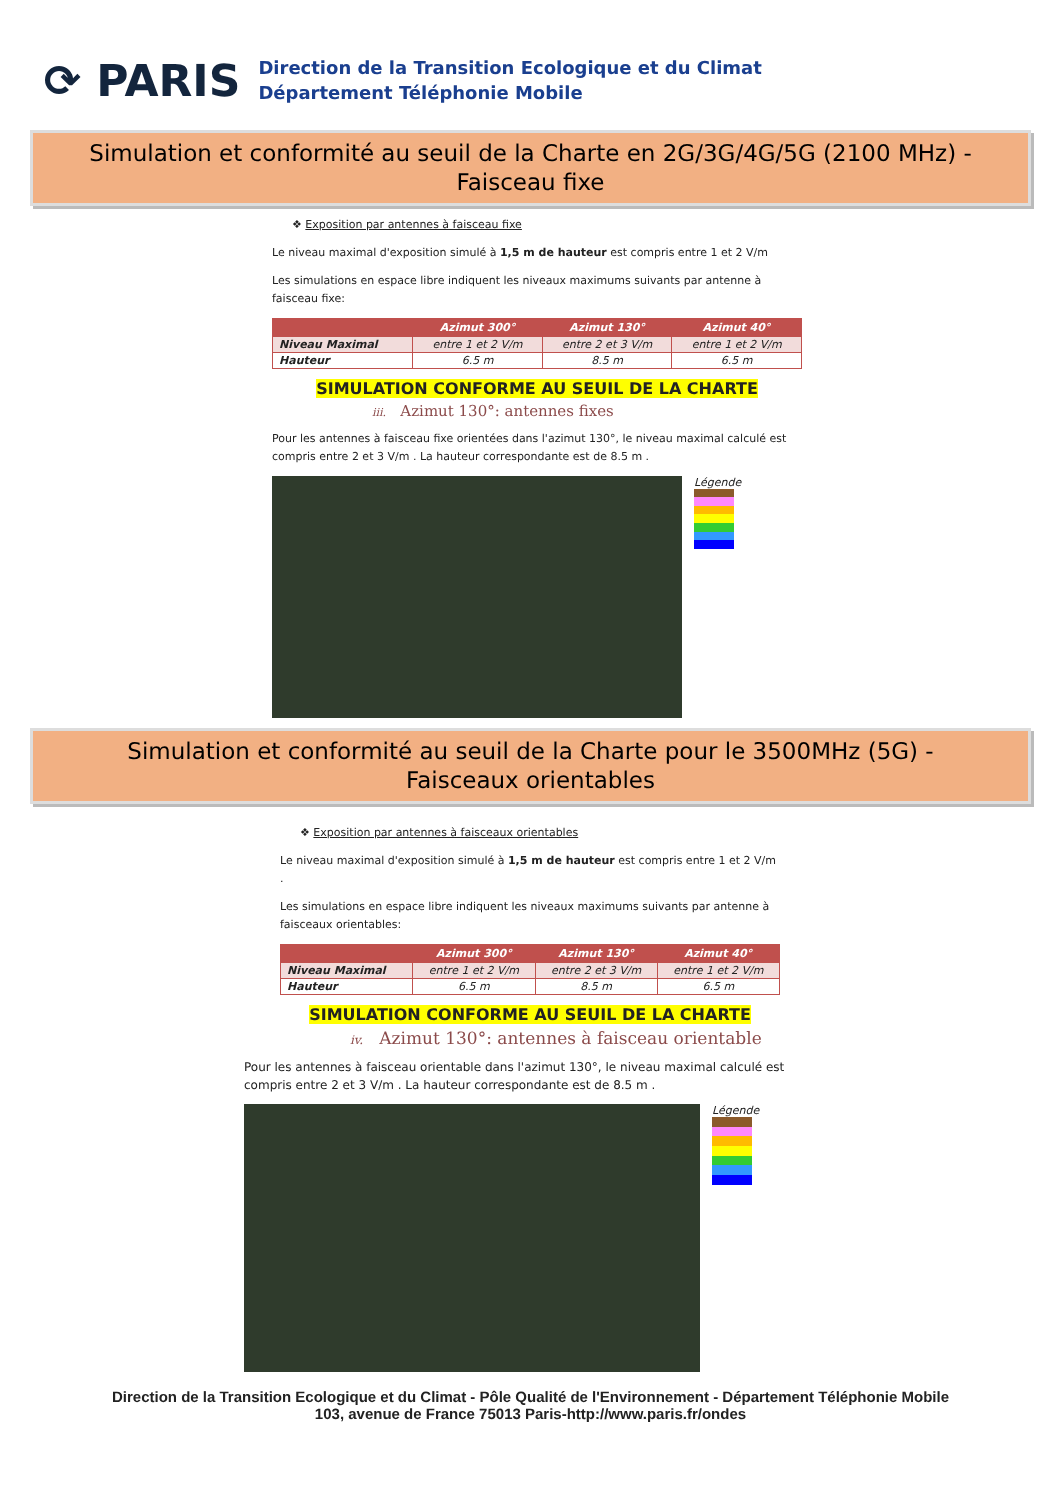⟳ PARIS
Direction de la Transition Ecologique et du Climat
Département Téléphonie Mobile
Simulation et conformité au seuil de la Charte en 2G/3G/4G/5G (2100 MHz) -
Faisceau fixe
❖ Exposition par antennes à faisceau fixe
Le niveau maximal d'exposition simulé à 1,5 m de hauteur est compris entre 1 et 2 V/m
Les simulations en espace libre indiquent les niveaux maximums suivants par antenne à faisceau fixe:
| | Azimut 300° | Azimut 130° | Azimut 40° |
| --- | --- | --- | --- |
| Niveau Maximal | entre 1 et 2 V/m | entre 2 et 3 V/m | entre 1 et 2 V/m |
| Hauteur | 6.5 m | 8.5 m | 6.5 m |
SIMULATION CONFORME AU SEUIL DE LA CHARTE
iii. Azimut 130°: antennes fixes
Pour les antennes à faisceau fixe orientées dans l'azimut 130°, le niveau maximal calculé est compris entre 2 et 3 V/m . La hauteur correspondante est de 8.5 m .
Légende
Simulation et conformité au seuil de la Charte pour le 3500MHz (5G) -
Faisceaux orientables
❖ Exposition par antennes à faisceaux orientables
Le niveau maximal d'exposition simulé à 1,5 m de hauteur est compris entre 1 et 2 V/m .
Les simulations en espace libre indiquent les niveaux maximums suivants par antenne à faisceaux orientables:
| | Azimut 300° | Azimut 130° | Azimut 40° |
| --- | --- | --- | --- |
| Niveau Maximal | entre 1 et 2 V/m | entre 2 et 3 V/m | entre 1 et 2 V/m |
| Hauteur | 6.5 m | 8.5 m | 6.5 m |
SIMULATION CONFORME AU SEUIL DE LA CHARTE
iv. Azimut 130°: antennes à faisceau orientable
Pour les antennes à faisceau orientable dans l'azimut 130°, le niveau maximal calculé est compris entre 2 et 3 V/m . La hauteur correspondante est de 8.5 m .
Légende
Direction de la Transition Ecologique et du Climat - Pôle Qualité de l'Environnement - Département Téléphonie Mobile
103, avenue de France 75013 Paris-http://www.paris.fr/ondes